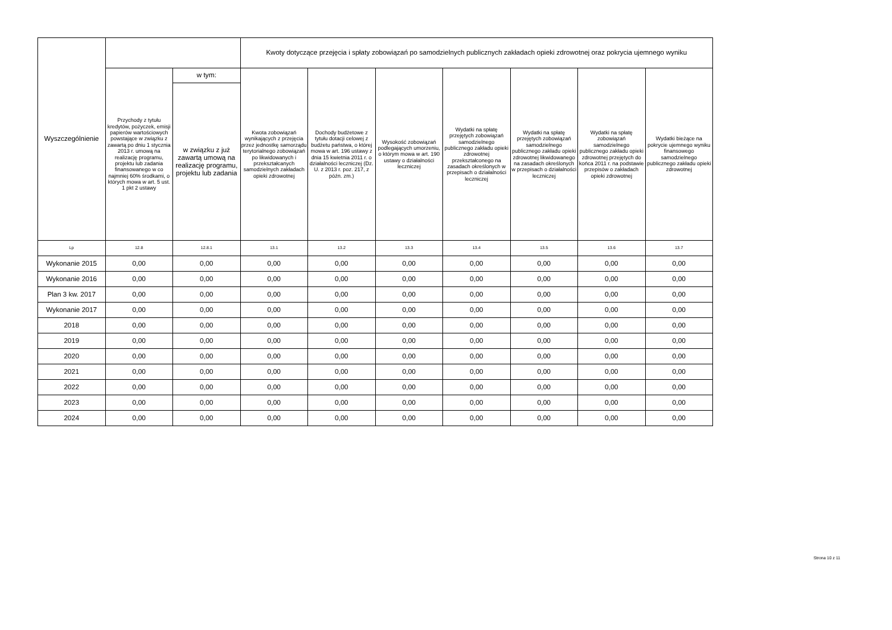| Wyszczególnienie | | | Kwoty dotyczące przejęcia i spłaty zobowiązań po samodzielnych publicznych zakładach opieki zdrowotnej oraz pokrycia ujemnego wyniku | | | | | | |
| --- | --- | --- | --- | --- | --- | --- | --- | --- | --- |
| | Przychody z tytułu kredytów, pożyczek, emisji papierów wartościowych powstające w związku z zawartą po dniu 1 stycznia 2013 r. umową na realizację programu, projektu lub zadania finansowanego w co najmniej 60% środkami, o których mowa w art. 5 ust. 1 pkt 2 ustawy | w tym: | Kwota zobowiązań wynikających z przejęcia przez jednostkę samorządu terytorialnego zobowiązań po likwidowanych i przekształcanych samodzielnych zakładach opieki zdrowotnej | Dochody budżetowe z tytułu dotacji celowej z budżetu państwa, o której mowa w art. 196 ustawy z dnia 15 kwietnia 2011 r. o działalności leczniczej (Dz. U. z 2013 r. poz. 217, z późn. zm.) | Wysokość zobowiązań podlegających umorzeniu, o którym mowa w art. 190 ustawy o działalności leczniczej | Wydatki na spłatę przejętych zobowiązań samodzielnego publicznego zakładu opieki zdrowotnej przekształconego na zasadach określonych w przepisach o działalności leczniczej | Wydatki na spłatę przejętych zobowiązań samodzielnego publicznego zakładu opieki zdrowotnej likwidowanego na zasadach określonych w przepisach o działalności leczniczej | Wydatki na spłatę zobowiązań samodzielnego publicznego zakładu opieki zdrowotnej przejętych do końca 2011 r. na podstawie przepisów o zakładach opieki zdrowotnej | Wydatki bieżące na pokrycie ujemnego wyniku finansowego samodzielnego publicznego zakładu opieki zdrowotnej |
| | | w związku z już zawartą umową na realizację programu, projektu lub zadania | | | | | | | |
| Lp | 12.8 | 12.8.1 | 13.1 | 13.2 | 13.3 | 13.4 | 13.5 | 13.6 | 13.7 |
| Wykonanie 2015 | 0,00 | 0,00 | 0,00 | 0,00 | 0,00 | 0,00 | 0,00 | 0,00 | 0,00 |
| Wykonanie 2016 | 0,00 | 0,00 | 0,00 | 0,00 | 0,00 | 0,00 | 0,00 | 0,00 | 0,00 |
| Plan 3 kw. 2017 | 0,00 | 0,00 | 0,00 | 0,00 | 0,00 | 0,00 | 0,00 | 0,00 | 0,00 |
| Wykonanie 2017 | 0,00 | 0,00 | 0,00 | 0,00 | 0,00 | 0,00 | 0,00 | 0,00 | 0,00 |
| 2018 | 0,00 | 0,00 | 0,00 | 0,00 | 0,00 | 0,00 | 0,00 | 0,00 | 0,00 |
| 2019 | 0,00 | 0,00 | 0,00 | 0,00 | 0,00 | 0,00 | 0,00 | 0,00 | 0,00 |
| 2020 | 0,00 | 0,00 | 0,00 | 0,00 | 0,00 | 0,00 | 0,00 | 0,00 | 0,00 |
| 2021 | 0,00 | 0,00 | 0,00 | 0,00 | 0,00 | 0,00 | 0,00 | 0,00 | 0,00 |
| 2022 | 0,00 | 0,00 | 0,00 | 0,00 | 0,00 | 0,00 | 0,00 | 0,00 | 0,00 |
| 2023 | 0,00 | 0,00 | 0,00 | 0,00 | 0,00 | 0,00 | 0,00 | 0,00 | 0,00 |
| 2024 | 0,00 | 0,00 | 0,00 | 0,00 | 0,00 | 0,00 | 0,00 | 0,00 | 0,00 |
Strona 10 z 11